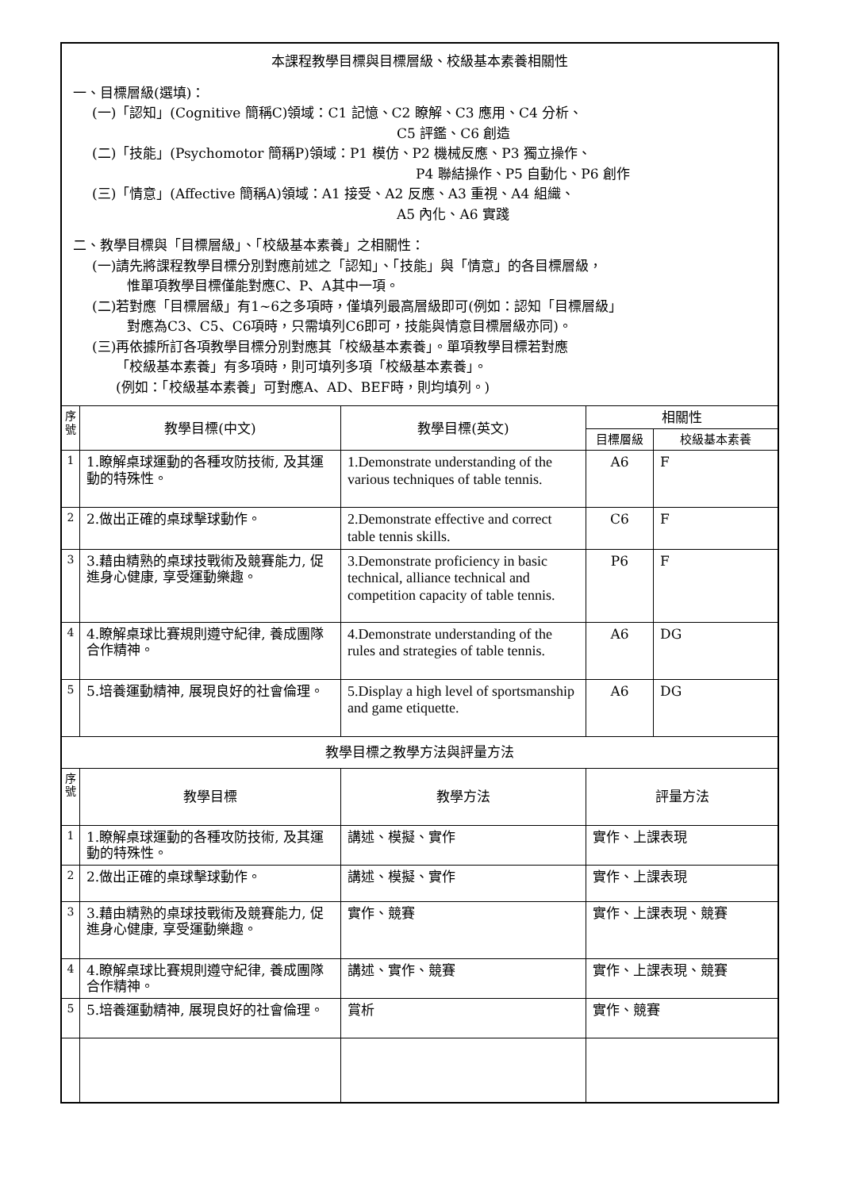| 本課程教學目標與目標層級、校級基本素養相關性 一、目標層級(選填)： (一)「認知」(Cognitive 簡稱C)領域：C1 記憶、C2 瞭解、C3 應用、C4 分析、 C5 評鑑、C6 創造 (二)「技能」(Psychomotor 簡稱P)領域：P1 模仿、P2 機械反應、P3 獨立操作、 P4 聯結操作、P5 自動化、P6 創作 (三)「情意」(Affective 簡稱A)領域：A1 接受、A2 反應、A3 重視、A4 組織、 A5 內化、A6 實踐 二、教學目標與「目標層級」、「校級基本素養」之相關性： (一)請先將課程教學目標分別對應前述之「認知」、「技能」與「情意」的各目標層級， 惟單項教學目標僅能對應C、P、A其中一項。 (二)若對應「目標層級」有1~6之多項時，僅填列最高層級即可(例如：認知「目標層級」 對應為C3、C5、C6項時，只需填列C6即可，技能與情意目標層級亦同)。 (三)再依據所訂各項教學目標分別對應其「校級基本素養」。單項教學目標若對應 「校級基本素養」有多項時，則可填列多項「校級基本素養」。 (例如：「校級基本素養」可對應A、AD、BEF時，則均填列。) | | | | |
| 序號 | 教學目標(中文) | 教學目標(英文) | 相關性 | |
| | | | 目標層級 | 校級基本素養 |
| 1 | 1.瞭解桌球運動的各種攻防技術, 及其運動的特殊性。 | 1.Demonstrate understanding of the various techniques of table tennis. | A6 | F |
| 2 | 2.做出正確的桌球擊球動作。 | 2.Demonstrate effective and correct table tennis skills. | C6 | F |
| 3 | 3.藉由精熟的桌球技戰術及競賽能力, 促進身心健康, 享受運動樂趣。 | 3.Demonstrate proficiency in basic technical, alliance technical and competition capacity of table tennis. | P6 | F |
| 4 | 4.瞭解桌球比賽規則遵守紀律, 養成團隊合作精神。 | 4.Demonstrate understanding of the rules and strategies of table tennis. | A6 | DG |
| 5 | 5.培養運動精神, 展現良好的社會倫理。 | 5.Display a high level of sportsmanship and game etiquette. | A6 | DG |
| 教學目標之教學方法與評量方法 | | | | |
| 序號 | 教學目標 | 教學方法 | 評量方法 | |
| 1 | 1.瞭解桌球運動的各種攻防技術, 及其運動的特殊性。 | 講述、模擬、實作 | 實作、上課表現 | |
| 2 | 2.做出正確的桌球擊球動作。 | 講述、模擬、實作 | 實作、上課表現 | |
| 3 | 3.藉由精熟的桌球技戰術及競賽能力, 促進身心健康, 享受運動樂趣。 | 實作、競賽 | 實作、上課表現、競賽 | |
| 4 | 4.瞭解桌球比賽規則遵守紀律, 養成團隊合作精神。 | 講述、實作、競賽 | 實作、上課表現、競賽 | |
| 5 | 5.培養運動精神, 展現良好的社會倫理。 | 賞析 | 實作、競賽 | |